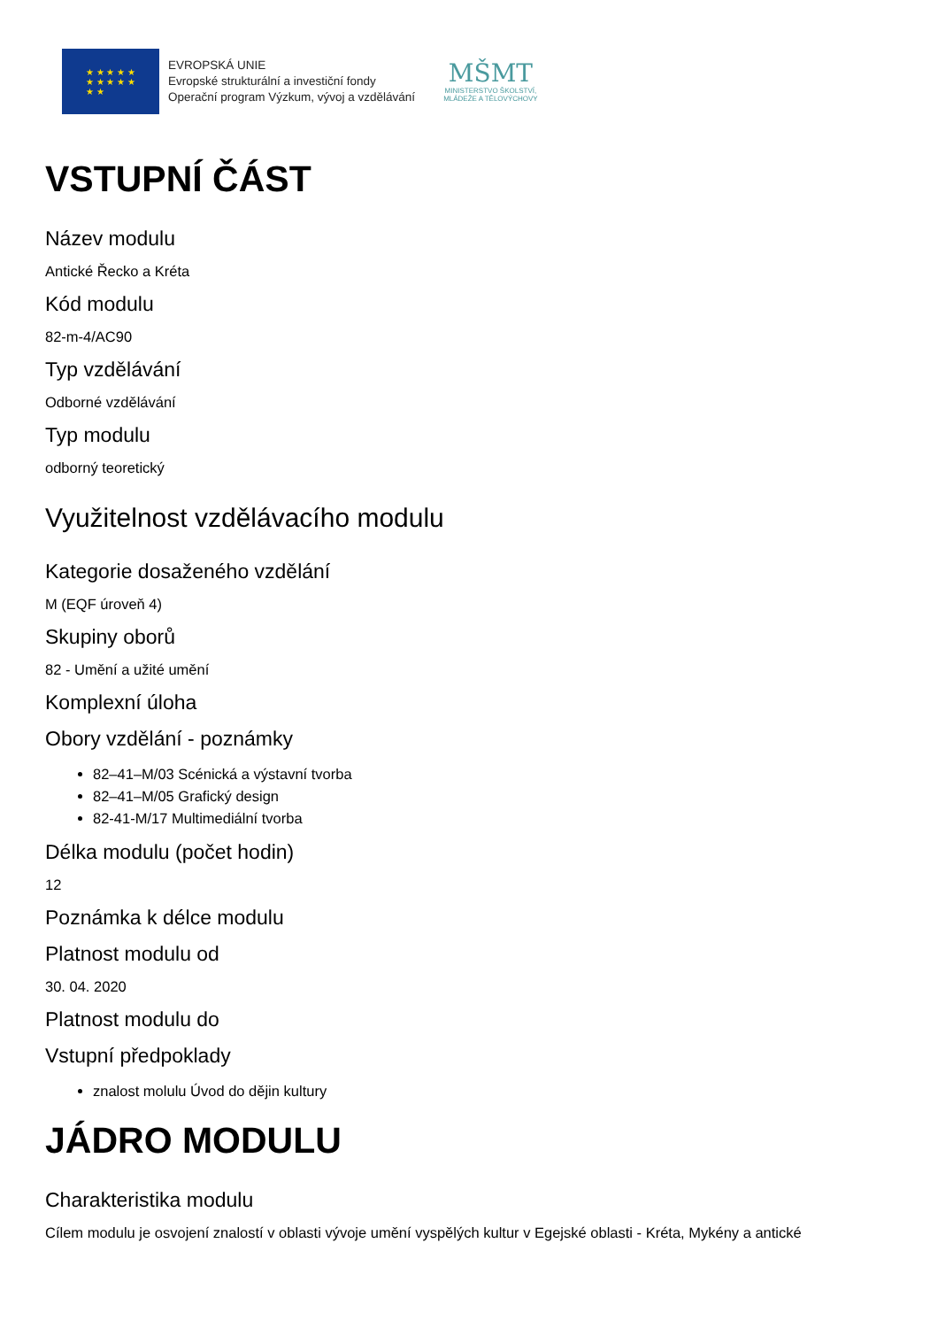★ ★ ★ ★ ★
★ ★ ★ ★ ★
★ ★
EVROPSKÁ UNIE
Evropské strukturální a investiční fondy
Operační program Výzkum, vývoj a vzdělávání
MŠMT
MINISTERSTVO ŠKOLSTVÍ,
MLÁDEŽE A TĚLOVÝCHOVY
VSTUPNÍ ČÁST
Název modulu
Antické Řecko a Kréta
Kód modulu
82-m-4/AC90
Typ vzdělávání
Odborné vzdělávání
Typ modulu
odborný teoretický
Využitelnost vzdělávacího modulu
Kategorie dosaženého vzdělání
M (EQF úroveň 4)
Skupiny oborů
82 - Umění a užité umění
Komplexní úloha
Obory vzdělání - poznámky
82–41–M/03 Scénická a výstavní tvorba
82–41–M/05 Grafický design
82-41-M/17 Multimediální tvorba
Délka modulu (počet hodin)
12
Poznámka k délce modulu
Platnost modulu od
30. 04. 2020
Platnost modulu do
Vstupní předpoklady
znalost molulu Úvod do dějin kultury
JÁDRO MODULU
Charakteristika modulu
Cílem modulu je osvojení znalostí v oblasti vývoje umění vyspělých kultur v Egejské oblasti - Kréta, Mykény a antické